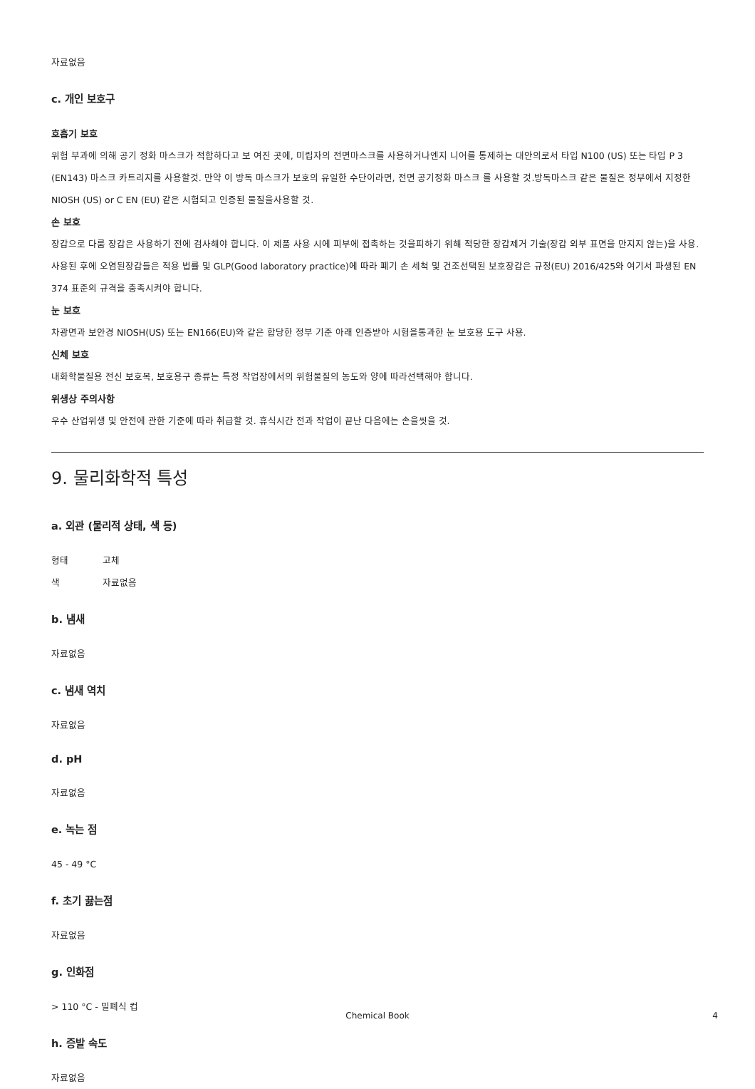자료없음
c. 개인 보호구
호흡기 보호
위험 부과에 의해 공기 정화 마스크가 적합하다고 보 여진 곳에, 미립자의 전면마스크를 사용하거나엔지 니어를 통제하는 대안의로서 타입 N100 (US) 또는 타입 P 3 (EN143) 마스크 카트리지를 사용할것. 만약 이 방독 마스크가 보호의 유일한 수단이라면, 전면 공기정화 마스크 를 사용할 것.방독마스크 같은 물질은 정부에서 지정한 NIOSH (US) or C EN (EU) 같은 시험되고 인증된 물질을사용할 것.
손 보호
장갑으로 다룸 장갑은 사용하기 전에 검사해야 합니다. 이 제품 사용 시에 피부에 접촉하는 것을피하기 위해 적당한 장갑제거 기술(장갑 외부 표면을 만지지 않는)을 사용. 사용된 후에 오염된장갑들은 적용 법률 및 GLP(Good laboratory practice)에 따라 폐기 손 세척 및 건조선택된 보호장갑은 규정(EU) 2016/425와 여기서 파생된 EN 374 표준의 규격을 충족시켜야 합니다.
눈 보호
차광면과 보안경 NIOSH(US) 또는 EN166(EU)와 같은 합당한 정부 기준 아래 인증받아 시험을통과한 눈 보호용 도구 사용.
신체 보호
내화학물질용 전신 보호복, 보호용구 종류는 특정 작업장에서의 위험물질의 농도와 양에 따라선택해야 합니다.
위생상 주의사항
우수 산업위생 및 안전에 관한 기준에 따라 취급할 것. 휴식시간 전과 작업이 끝난 다음에는 손을씻을 것.
9. 물리화학적 특성
a. 외관 (물리적 상태, 색 등)
형태 고체
색 자료없음
b. 냄새
자료없음
c. 냄새 역치
자료없음
d. pH
자료없음
e. 녹는 점
45 - 49 °C
f. 초기 끓는점
자료없음
g. 인화점
> 110 °C - 밀폐식 컵
h. 증발 속도
자료없음
Chemical Book 4